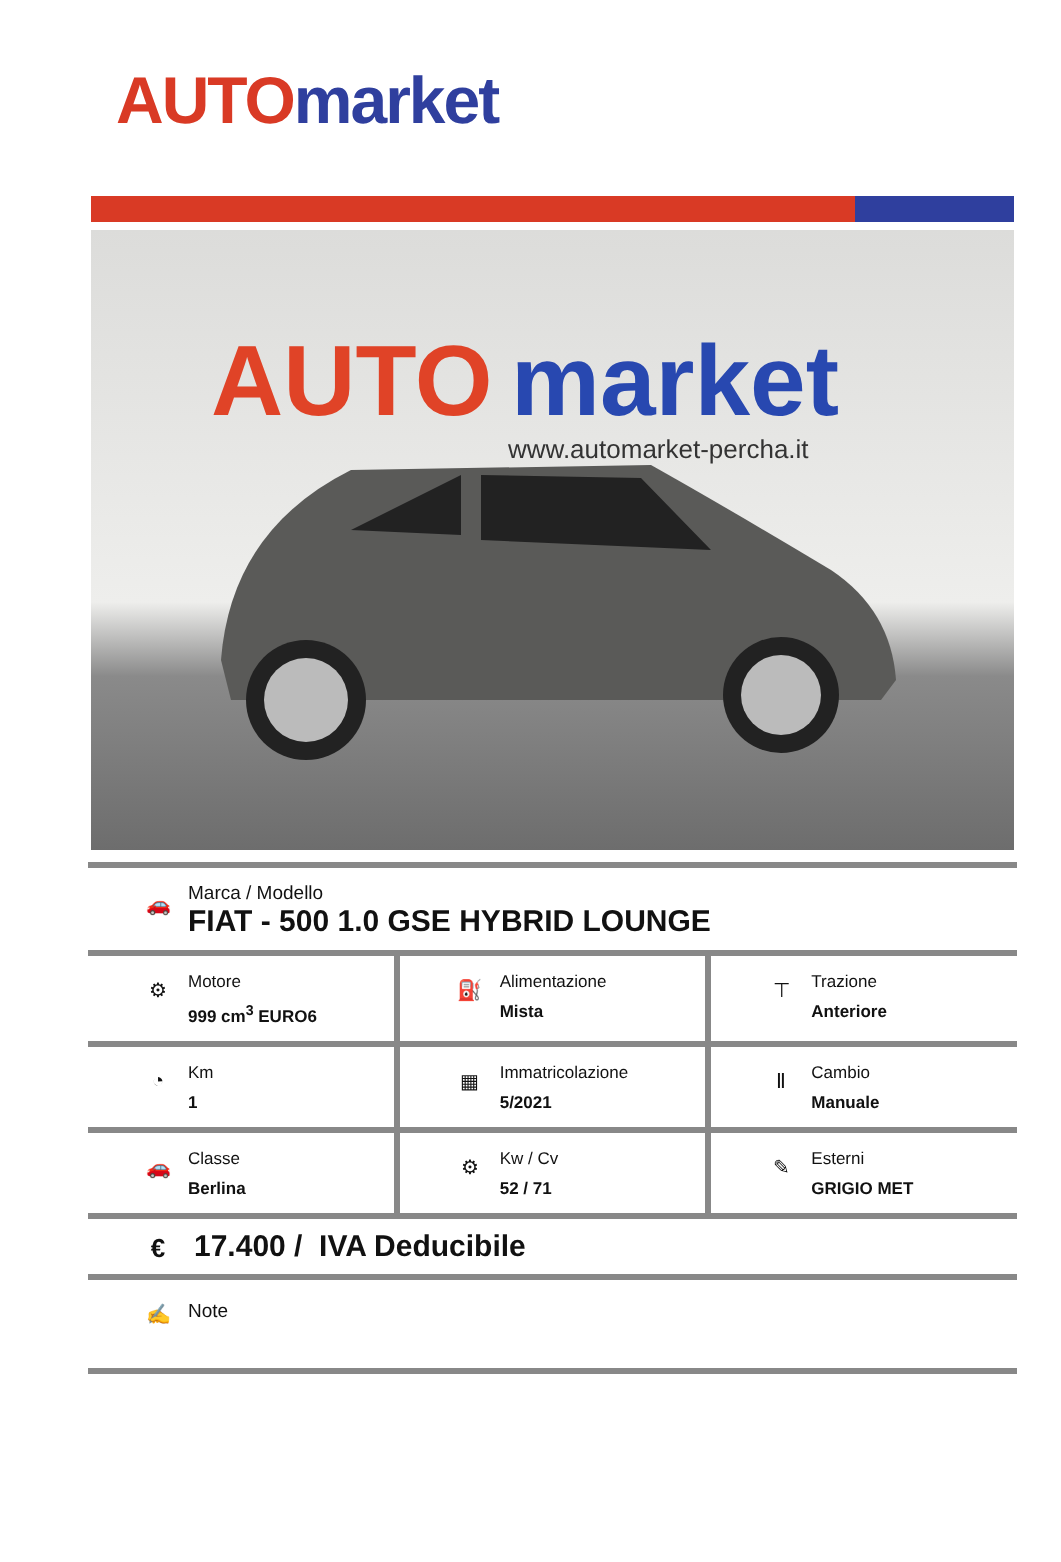AUTO market
AUTO
market
www.automarket-percha.it
🚗
Marca / Modello
FIAT - 500 1.0 GSE HYBRID LOUNGE
⚙
Motore
999 cm<sup>3</sup> EURO6
⛽
Alimentazione
Mista
⊤
Trazione
Anteriore
◔
Km
1
▦
Immatricolazione
5/2021
Ⅱ
Cambio
Manuale
🚗
Classe
Berlina
⚙
Kw / Cv
52 / 71
✎
Esterni
GRIGIO MET
€
17.400 / IVA Deducibile
✍ Note